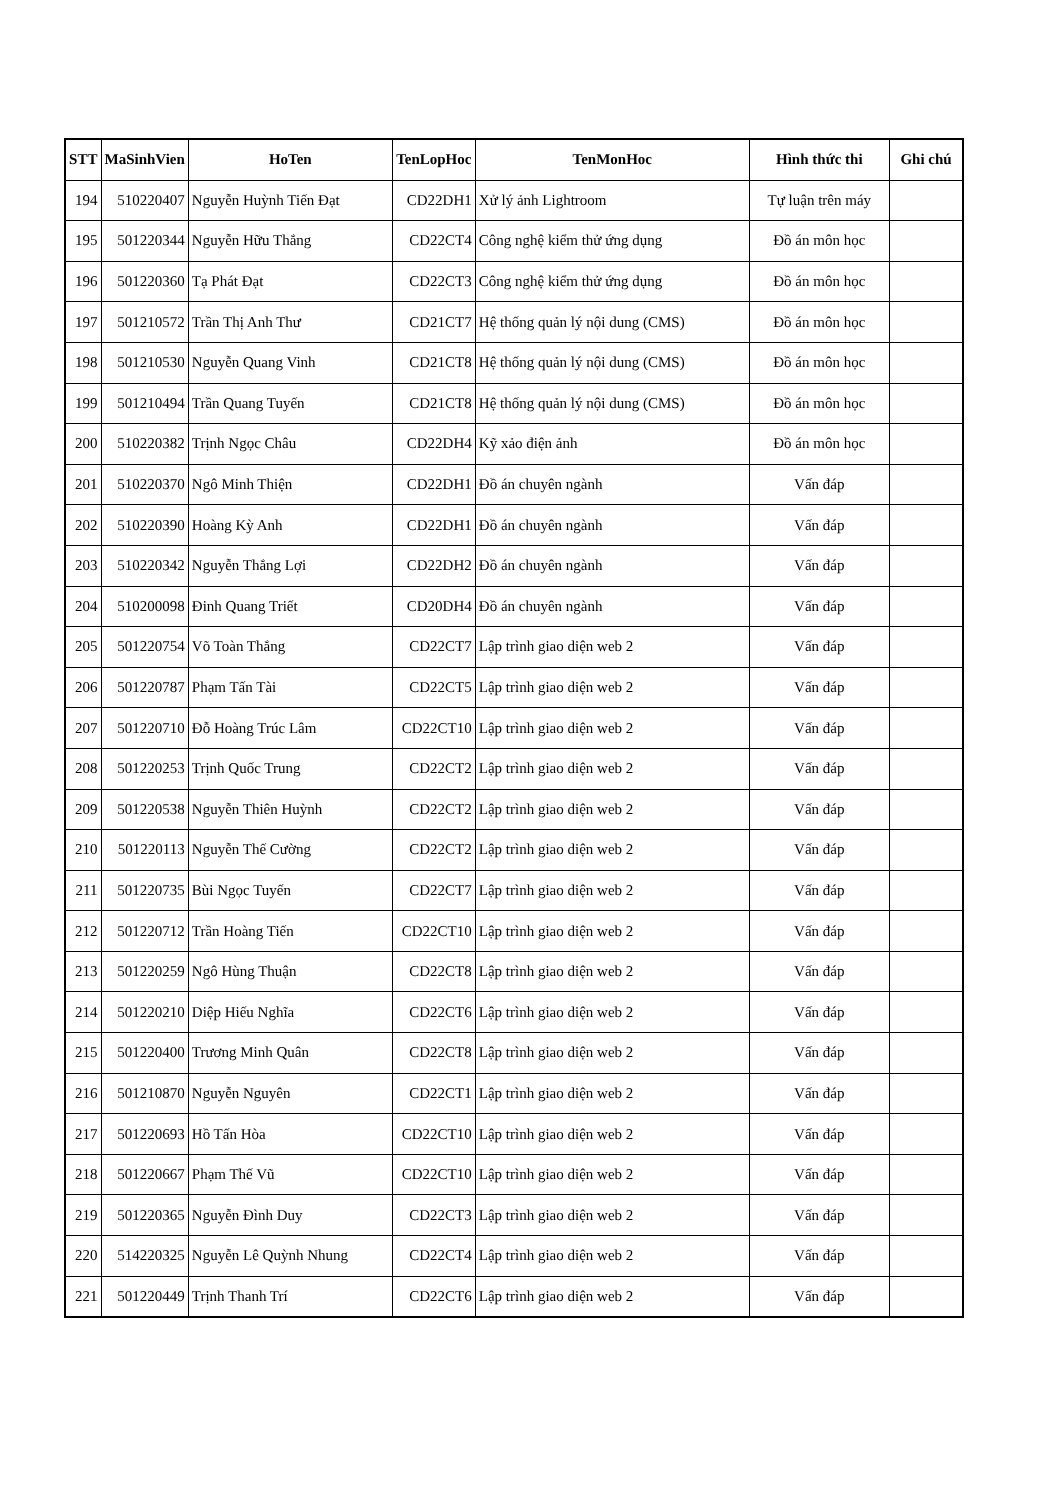| STT | MaSinhVien | HoTen | TenLopHoc | TenMonHoc | Hình thức thi | Ghi chú |
| --- | --- | --- | --- | --- | --- | --- |
| 194 | 510220407 | Nguyễn Huỳnh Tiến Đạt | CD22DH1 | Xử lý ảnh Lightroom | Tự luận trên máy | |
| 195 | 501220344 | Nguyễn Hữu Thắng | CD22CT4 | Công nghệ kiểm thử ứng dụng | Đồ án môn học | |
| 196 | 501220360 | Tạ Phát Đạt | CD22CT3 | Công nghệ kiểm thử ứng dụng | Đồ án môn học | |
| 197 | 501210572 | Trần Thị Anh Thư | CD21CT7 | Hệ thống quản lý nội dung (CMS) | Đồ án môn học | |
| 198 | 501210530 | Nguyễn Quang Vinh | CD21CT8 | Hệ thống quản lý nội dung (CMS) | Đồ án môn học | |
| 199 | 501210494 | Trần Quang Tuyến | CD21CT8 | Hệ thống quản lý nội dung (CMS) | Đồ án môn học | |
| 200 | 510220382 | Trịnh Ngọc Châu | CD22DH4 | Kỹ xảo điện ảnh | Đồ án môn học | |
| 201 | 510220370 | Ngô Minh Thiện | CD22DH1 | Đồ án chuyên ngành | Vấn đáp | |
| 202 | 510220390 | Hoàng Kỳ Anh | CD22DH1 | Đồ án chuyên ngành | Vấn đáp | |
| 203 | 510220342 | Nguyễn Thắng Lợi | CD22DH2 | Đồ án chuyên ngành | Vấn đáp | |
| 204 | 510200098 | Đinh Quang Triết | CD20DH4 | Đồ án chuyên ngành | Vấn đáp | |
| 205 | 501220754 | Võ Toàn Thắng | CD22CT7 | Lập trình giao diện web 2 | Vấn đáp | |
| 206 | 501220787 | Phạm Tấn Tài | CD22CT5 | Lập trình giao diện web 2 | Vấn đáp | |
| 207 | 501220710 | Đỗ Hoàng Trúc Lâm | CD22CT10 | Lập trình giao diện web 2 | Vấn đáp | |
| 208 | 501220253 | Trịnh Quốc Trung | CD22CT2 | Lập trình giao diện web 2 | Vấn đáp | |
| 209 | 501220538 | Nguyễn Thiên Huỳnh | CD22CT2 | Lập trình giao diện web 2 | Vấn đáp | |
| 210 | 501220113 | Nguyễn Thế Cường | CD22CT2 | Lập trình giao diện web 2 | Vấn đáp | |
| 211 | 501220735 | Bùi Ngọc Tuyến | CD22CT7 | Lập trình giao diện web 2 | Vấn đáp | |
| 212 | 501220712 | Trần Hoàng Tiến | CD22CT10 | Lập trình giao diện web 2 | Vấn đáp | |
| 213 | 501220259 | Ngô Hùng Thuận | CD22CT8 | Lập trình giao diện web 2 | Vấn đáp | |
| 214 | 501220210 | Diệp Hiếu Nghĩa | CD22CT6 | Lập trình giao diện web 2 | Vấn đáp | |
| 215 | 501220400 | Trương Minh Quân | CD22CT8 | Lập trình giao diện web 2 | Vấn đáp | |
| 216 | 501210870 | Nguyễn Nguyên | CD22CT1 | Lập trình giao diện web 2 | Vấn đáp | |
| 217 | 501220693 | Hồ Tấn Hòa | CD22CT10 | Lập trình giao diện web 2 | Vấn đáp | |
| 218 | 501220667 | Phạm Thế Vũ | CD22CT10 | Lập trình giao diện web 2 | Vấn đáp | |
| 219 | 501220365 | Nguyễn Đình Duy | CD22CT3 | Lập trình giao diện web 2 | Vấn đáp | |
| 220 | 514220325 | Nguyễn Lê Quỳnh Nhung | CD22CT4 | Lập trình giao diện web 2 | Vấn đáp | |
| 221 | 501220449 | Trịnh Thanh Trí | CD22CT6 | Lập trình giao diện web 2 | Vấn đáp | |